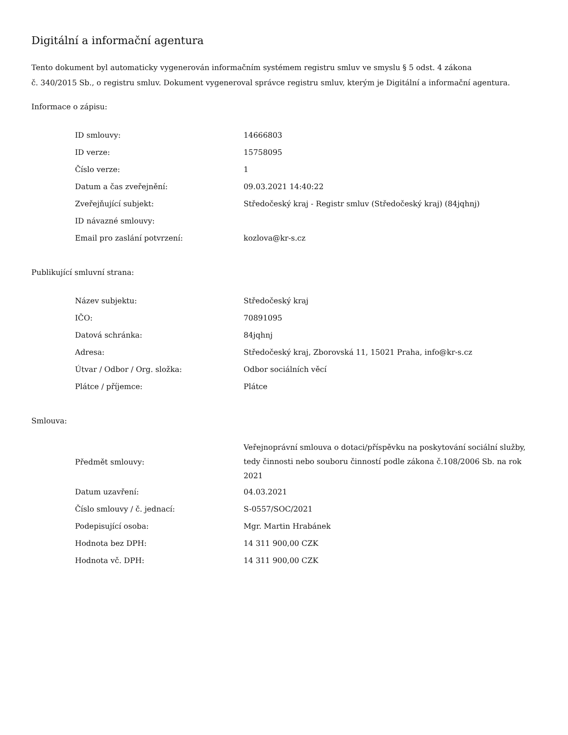Digitální a informační agentura
Tento dokument byl automaticky vygenerován informačním systémem registru smluv ve smyslu § 5 odst. 4 zákona
č. 340/2015 Sb., o registru smluv. Dokument vygeneroval správce registru smluv, kterým je Digitální a informační agentura.
Informace o zápisu:
| ID smlouvy: | 14666803 |
| ID verze: | 15758095 |
| Číslo verze: | 1 |
| Datum a čas zveřejnění: | 09.03.2021 14:40:22 |
| Zveřejňující subjekt: | Středočeský kraj - Registr smluv (Středočeský kraj) (84jqhnj) |
| ID návazné smlouvy: | |
| Email pro zaslání potvrzení: | kozlova@kr-s.cz |
Publikující smluvní strana:
| Název subjektu: | Středočeský kraj |
| IČO: | 70891095 |
| Datová schránka: | 84jqhnj |
| Adresa: | Středočeský kraj, Zborovská 11, 15021 Praha, info@kr-s.cz |
| Útvar / Odbor / Org. složka: | Odbor sociálních věcí |
| Plátce / příjemce: | Plátce |
Smlouva:
| Předmět smlouvy: | Veřejnoprávní smlouva o dotaci/příspěvku na poskytování sociální služby, tedy činnosti nebo souboru činností podle zákona č.108/2006 Sb. na rok 2021 |
| Datum uzavření: | 04.03.2021 |
| Číslo smlouvy / č. jednací: | S-0557/SOC/2021 |
| Podepisující osoba: | Mgr. Martin Hrabánek |
| Hodnota bez DPH: | 14 311 900,00 CZK |
| Hodnota vč. DPH: | 14 311 900,00 CZK |